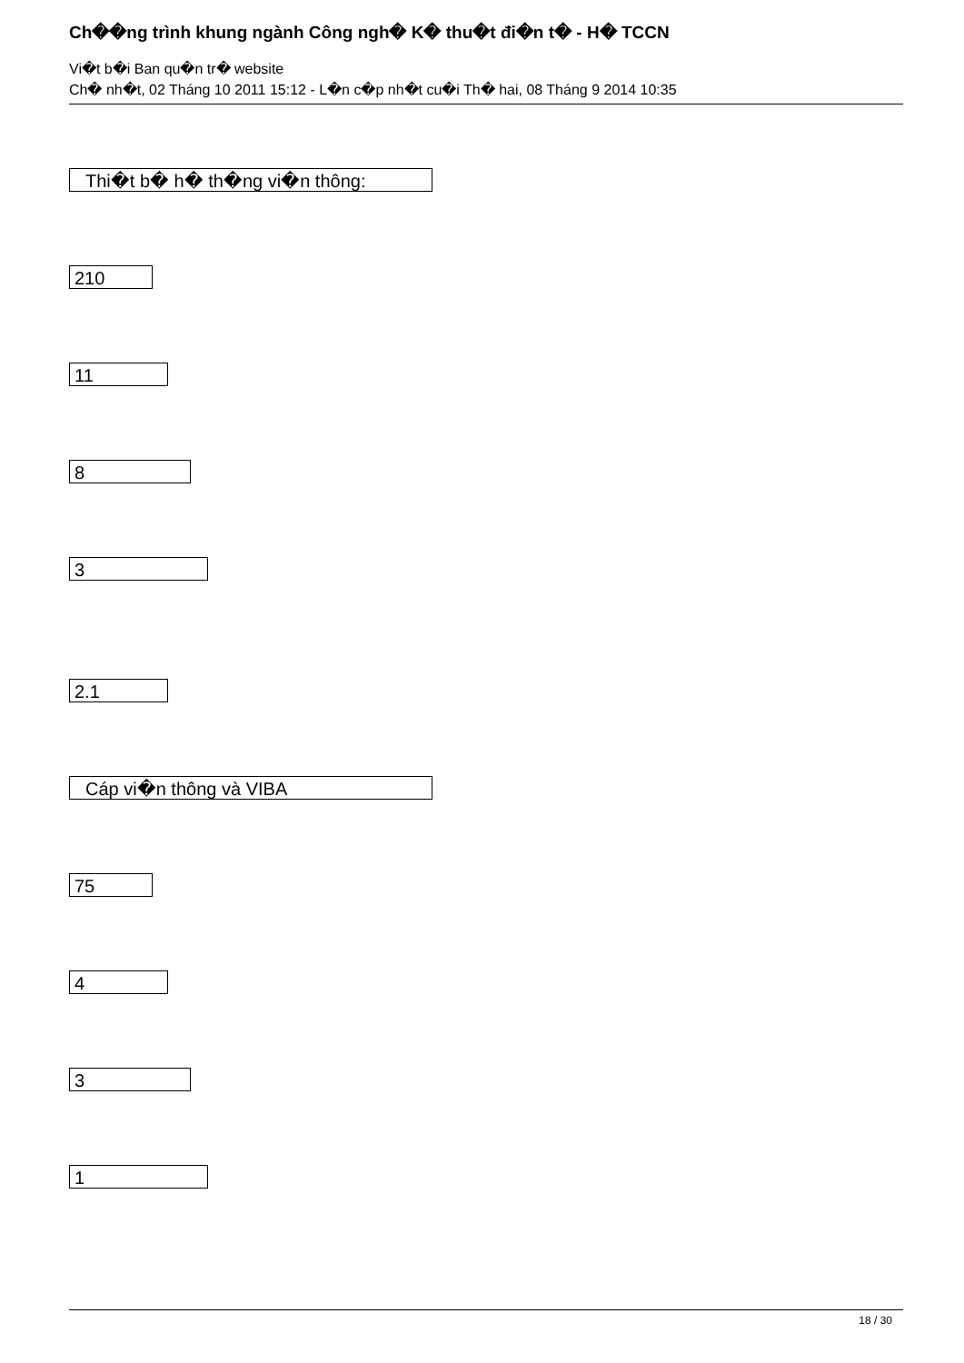Ch��ng trình khung ngành Công ngh� K� thu�t đi�n t� - H� TCCN
Vi�t b�i Ban qu�n tr� website
Ch� nh�t, 02 Tháng 10 2011 15:12 - L�n c�p nh�t cu�i Th� hai, 08 Tháng 9 2014 10:35
Thi�t b� h� th�ng vi�n thông:
210
11
8
3
2.1
Cáp vi�n thông và VIBA
75
4
3
1
18 / 30